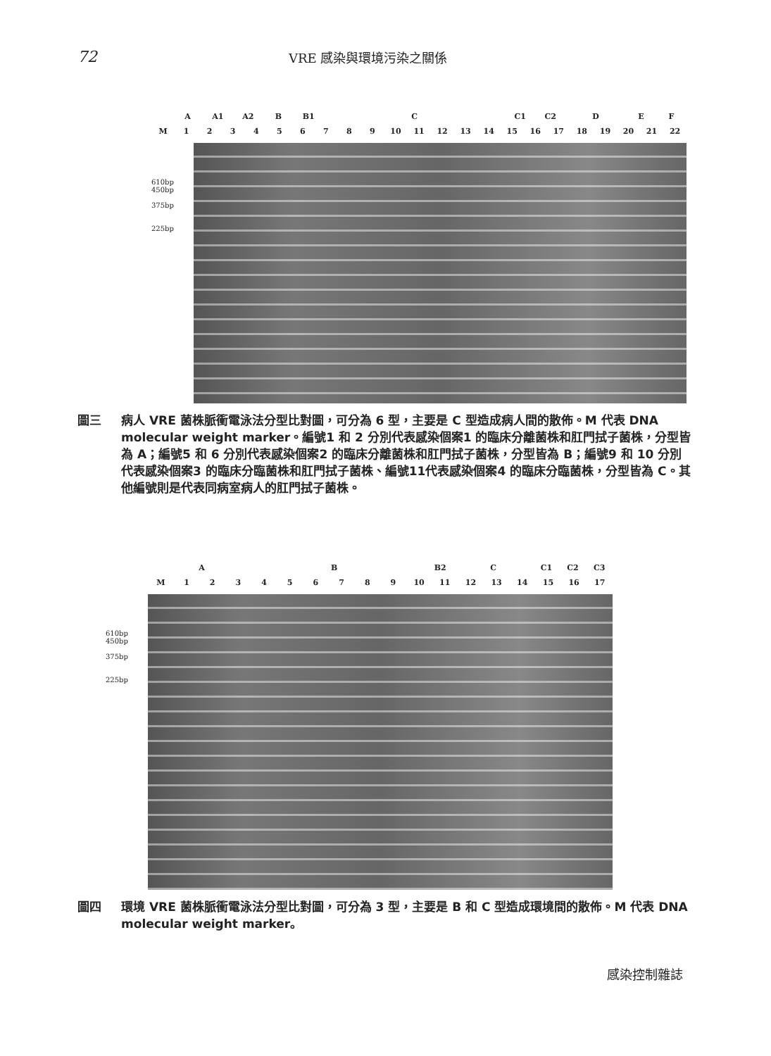72 VRE 感染與環境污染之關係
A A1 A2 B B1 C C1 C2 DEF
M 123456789 10 11 12 13 14 15 16 17 18 19 20 21 22
610bp
450bp
375bp
225bp
圖三 病人 VRE 菌株脈衝電泳法分型比對圖，可分為 6 型，主要是 C 型造成病人間的散佈。M 代表 DNA molecular weight marker。編號1 和 2 分別代表感染個案1 的臨床分離菌株和肛門拭子菌株，分型皆為 A；編號5 和 6 分別代表感染個案2 的臨床分離菌株和肛門拭子菌株，分型皆為 B；編號9 和 10 分別代表感染個案3 的臨床分臨菌株和肛門拭子菌株、編號11代表感染個案4 的臨床分臨菌株，分型皆為 C。其他編號則是代表同病室病人的肛門拭子菌株。
AB B2 C C1 C2 C3
M 123456789 10 11 12 13 14 15 16 17
610bp
450bp
375bp
225bp
圖四 環境 VRE 菌株脈衝電泳法分型比對圖，可分為 3 型，主要是 B 和 C 型造成環境間的散佈。M 代表 DNA molecular weight marker。
感染控制雜誌